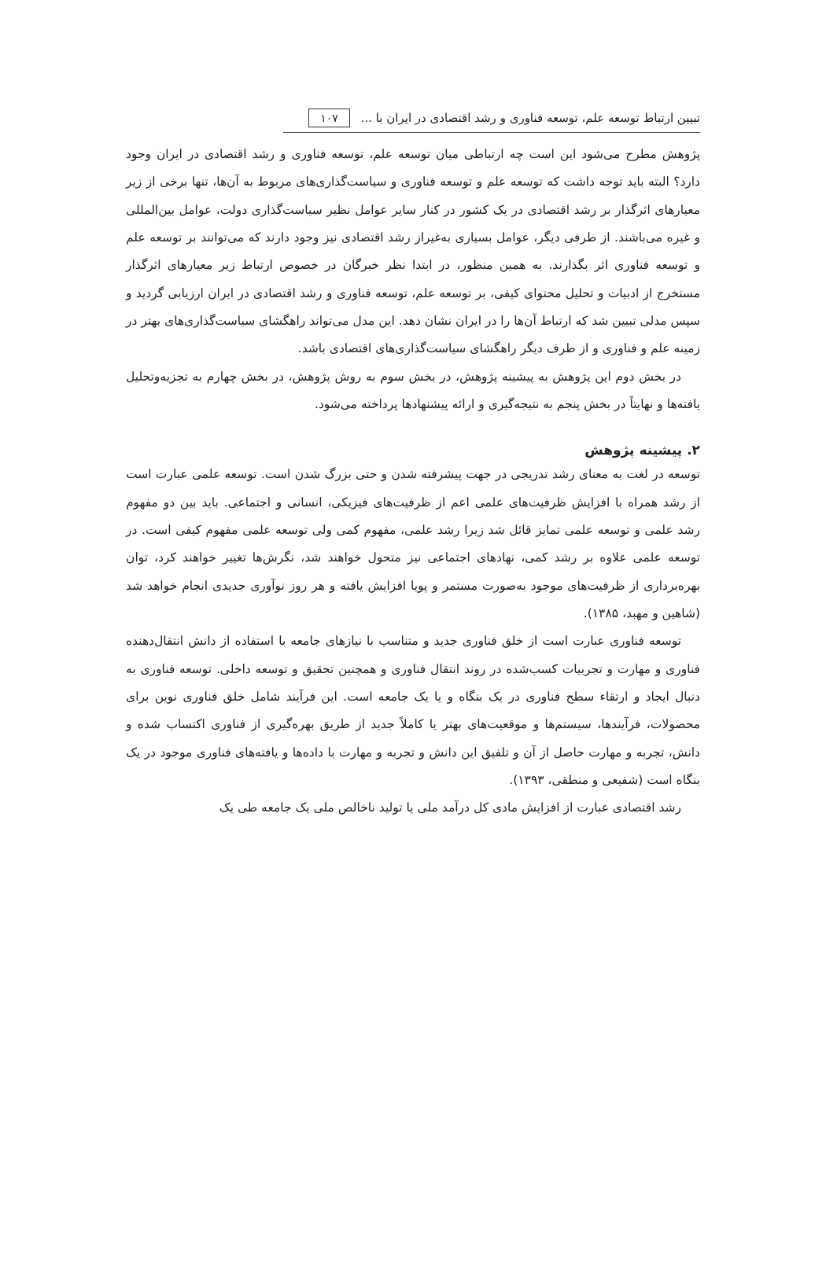تبیین ارتباط توسعه علم، توسعه فناوری و رشد اقتصادی در ایران با ... ۱۰۷
پژوهش مطرح می‌شود این است چه ارتباطی میان توسعه علم، توسعه فناوری و رشد اقتصادی در ایران وجود دارد؟ البته باید توجه داشت که توسعه علم و توسعه فناوری و سیاست‌گذاری‌های مربوط به آن‌ها، تنها برخی از زیر معیارهای اثرگذار بر رشد اقتصادی در یک کشور در کنار سایر عوامل نظیر سیاست‌گذاری دولت، عوامل بین‌المللی و غیره می‌باشند. از طرفی دیگر، عوامل بسیاری به‌غیراز رشد اقتصادی نیز وجود دارند که می‌توانند بر توسعه علم و توسعه فناوری اثر بگذارند. به همین منظور، در ابتدا نظر خبرگان در خصوص ارتباط زیر معیارهای اثرگذار مستخرج از ادبیات و تحلیل محتوای کیفی، بر توسعه علم، توسعه فناوری و رشد اقتصادی در ایران ارزیابی گردید و سپس مدلی تبیین شد که ارتباط آن‌ها را در ایران نشان دهد. این مدل می‌تواند راهگشای سیاست‌گذاری‌های بهتر در زمینه علم و فناوری و از طرف دیگر راهگشای سیاست‌گذاری‌های اقتصادی باشد.
در بخش دوم این پژوهش به پیشینه پژوهش، در بخش سوم به روش پژوهش، در بخش چهارم به تجزیه‌وتحلیل یافته‌ها و نهایتاً در بخش پنجم به نتیجه‌گیری و ارائه پیشنهادها پرداخته می‌شود.
۲. پیشینه پژوهش
توسعه در لغت به معنای رشد تدریجی در جهت پیشرفته شدن و حتی بزرگ شدن است. توسعه علمی عبارت است از رشد همراه با افزایش ظرفیت‌های علمی اعم از ظرفیت‌های فیزیکی، انسانی و اجتماعی. باید بین دو مفهوم رشد علمی و توسعه علمی تمایز قائل شد زیرا رشد علمی، مفهوم کمی ولی توسعه علمی مفهوم کیفی است. در توسعه علمی علاوه بر رشد کمی، نهادهای اجتماعی نیز متحول خواهند شد، نگرش‌ها تغییر خواهند کرد، توان بهره‌برداری از ظرفیت‌های موجود به‌صورت مستمر و پویا افزایش یافته و هر روز نوآوری جدیدی انجام خواهد شد (شاهین و مهبد، ۱۳۸۵).
توسعه فناوری عبارت است از خلق فناوری جدید و متناسب با نیازهای جامعه با استفاده از دانش انتقال‌دهنده فناوری و مهارت و تجربیات کسب‌شده در روند انتقال فناوری و همچنین تحقیق و توسعه داخلی. توسعه فناوری به دنبال ایجاد و ارتقاء سطح فناوری در یک بنگاه و یا یک جامعه است. این فرآیند شامل خلق فناوری نوین برای محصولات، فرآیندها، سیستم‌ها و موقعیت‌های بهتر یا کاملاً جدید از طریق بهره‌گیری از فناوری اکتساب شده و دانش، تجربه و مهارت حاصل از آن و تلفیق این دانش و تجربه و مهارت با داده‌ها و یافته‌های فناوری موجود در یک بنگاه است (شفیعی و منطقی، ۱۳۹۳).
رشد اقتصادی عبارت از افزایش مادی کل درآمد ملی یا تولید ناخالص ملی یک جامعه طی یک